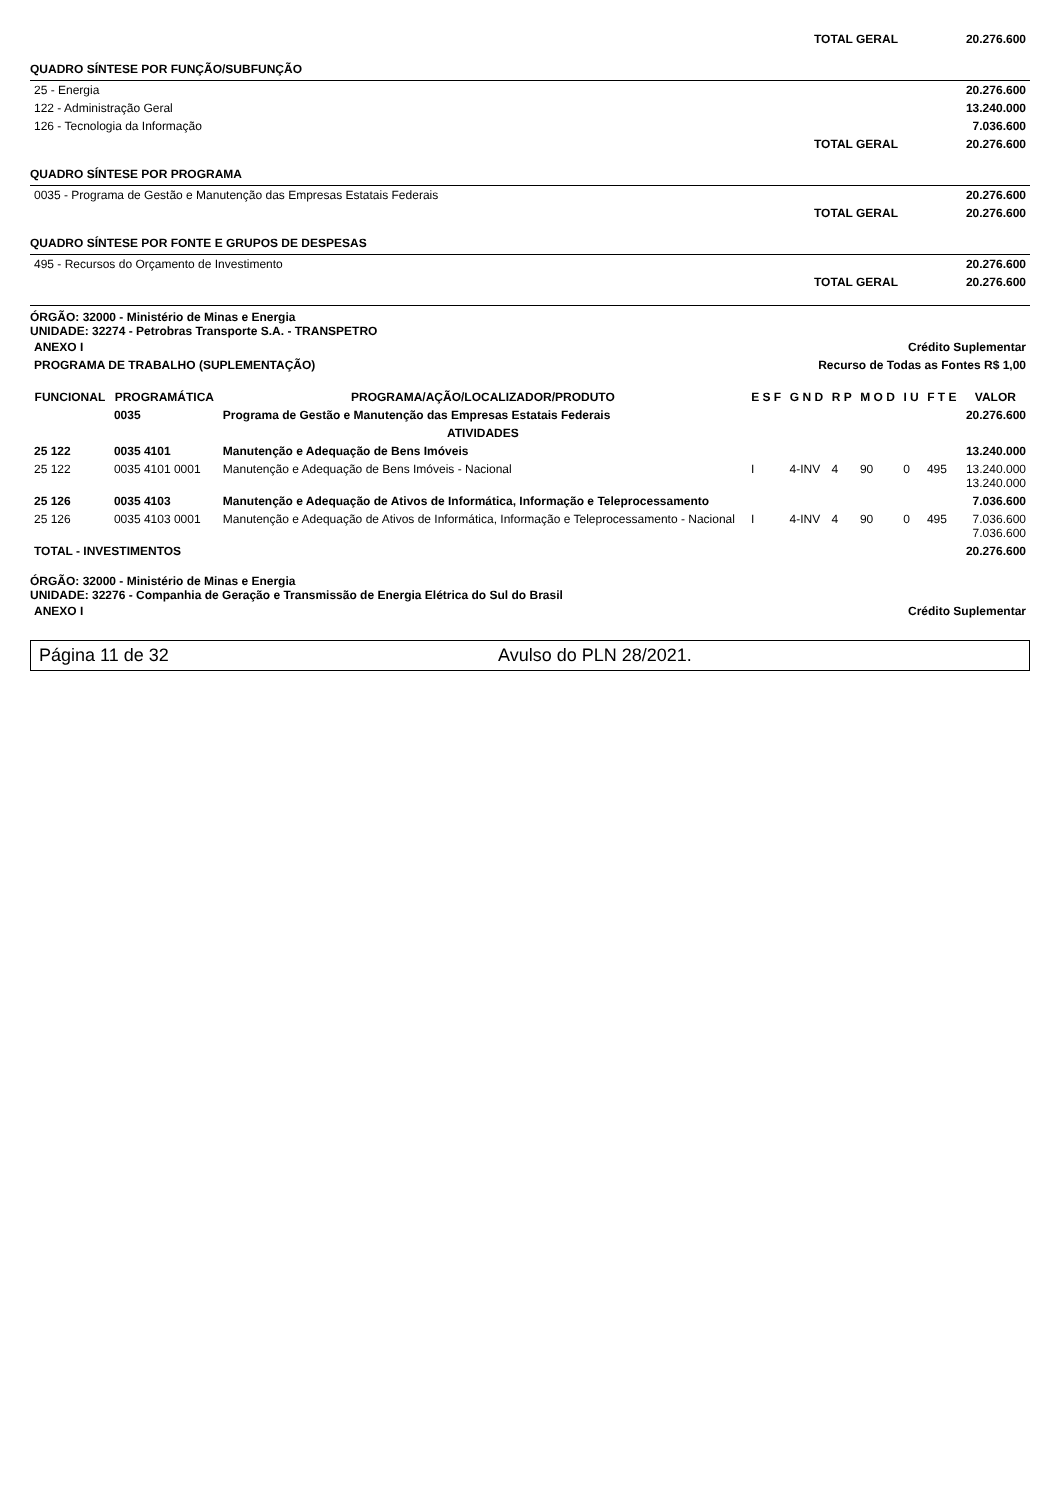| TOTAL GERAL | 20.276.600 |
QUADRO SÍNTESE POR FUNÇÃO/SUBFUNÇÃO
| 25 - Energia | | 20.276.600 |
| 122 - Administração Geral | | 13.240.000 |
| 126 - Tecnologia da Informação | | 7.036.600 |
| | TOTAL GERAL | 20.276.600 |
QUADRO SÍNTESE POR PROGRAMA
| 0035 - Programa de Gestão e Manutenção das Empresas Estatais Federais | | 20.276.600 |
| | TOTAL GERAL | 20.276.600 |
QUADRO SÍNTESE POR FONTE E GRUPOS DE DESPESAS
| 495 - Recursos do Orçamento de Investimento | | 20.276.600 |
| | TOTAL GERAL | 20.276.600 |
ÓRGÃO: 32000 - Ministério de Minas e Energia
UNIDADE: 32274 - Petrobras Transporte S.A. - TRANSPETRO
| ANEXO I | Crédito Suplementar |
| PROGRAMA DE TRABALHO (SUPLEMENTAÇÃO) | Recurso de Todas as Fontes R$ 1,00 |
| FUNCIONAL | PROGRAMÁTICA | PROGRAMA/AÇÃO/LOCALIZADOR/PRODUTO | E S F | G N D | R P | M O D | I U | F T E | VALOR |
| --- | --- | --- | --- | --- | --- | --- | --- | --- | --- |
| | 0035 | Programa de Gestão e Manutenção das Empresas Estatais Federais | | | | | | | 20.276.600 |
| | | ATIVIDADES | | | | | | | |
| 25 122 | 0035 4101 | Manutenção e Adequação de Bens Imóveis | | | | | | | 13.240.000 |
| 25 122 | 0035 4101 0001 | Manutenção e Adequação de Bens Imóveis - Nacional | I | 4-INV | 4 | 90 | 0 | 495 | 13.240.000 13.240.000 |
| 25 126 | 0035 4103 | Manutenção e Adequação de Ativos de Informática, Informação e Teleprocessamento | | | | | | | 7.036.600 |
| 25 126 | 0035 4103 0001 | Manutenção e Adequação de Ativos de Informática, Informação e Teleprocessamento - Nacional | I | 4-INV | 4 | 90 | 0 | 495 | 7.036.600 7.036.600 |
| TOTAL - INVESTIMENTOS | | | | | | | | | 20.276.600 |
ÓRGÃO: 32000 - Ministério de Minas e Energia
UNIDADE: 32276 - Companhia de Geração e Transmissão de Energia Elétrica do Sul do Brasil
| ANEXO I | Crédito Suplementar |
Página 11 de 32 Avulso do PLN 28/2021.